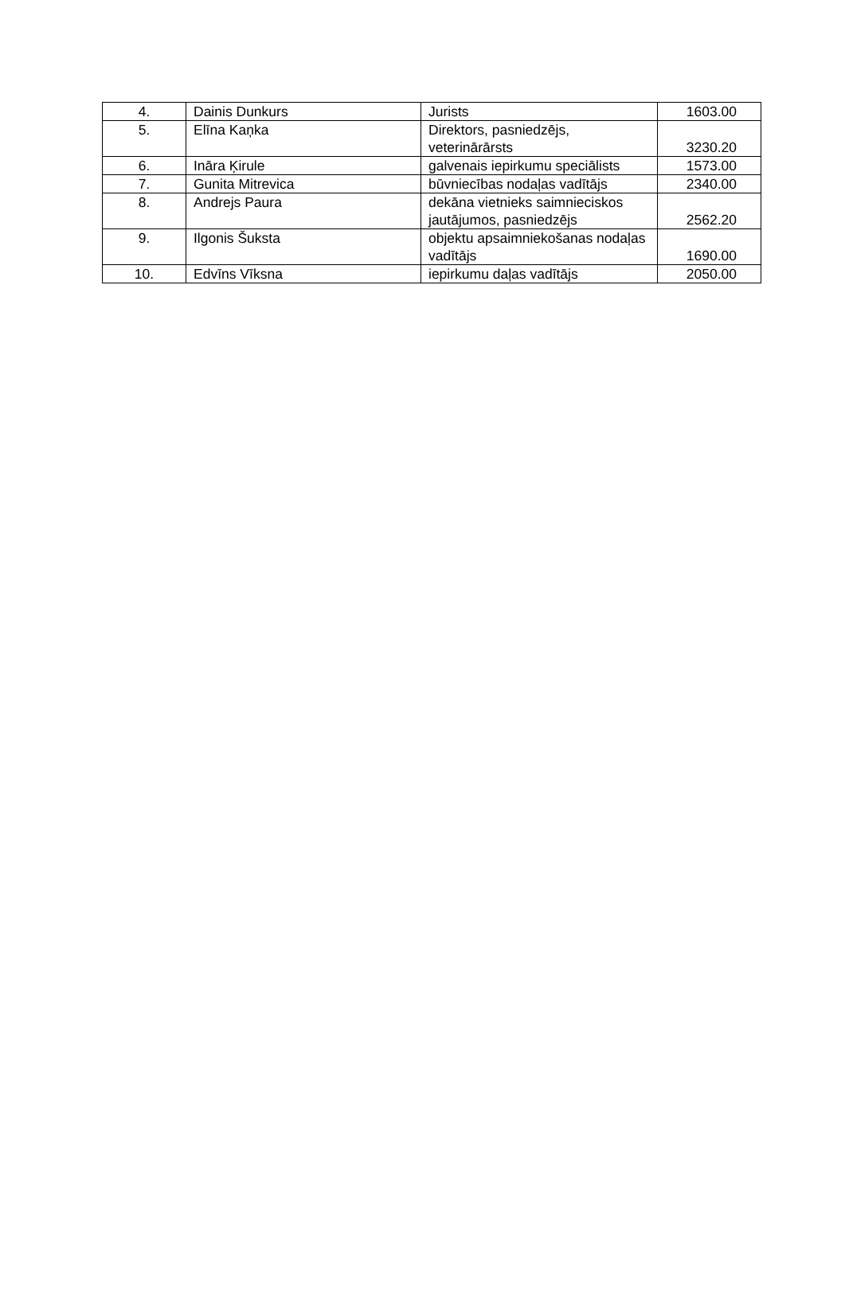| 4. | Dainis Dunkurs | Jurists | 1603.00 |
| 5. | Elīna Kaņka | Direktors, pasniedzējs, veterinārārsts | 3230.20 |
| 6. | Ināra Ķirule | galvenais iepirkumu speciālists | 1573.00 |
| 7. | Gunita Mitrevica | būvniecības nodaļas vadītājs | 2340.00 |
| 8. | Andrejs Paura | dekāna vietnieks saimnieciskos jautājumos, pasniedzējs | 2562.20 |
| 9. | Ilgonis Šuksta | objektu apsaimniekošanas nodaļas vadītājs | 1690.00 |
| 10. | Edvīns Vīksna | iepirkumu daļas vadītājs | 2050.00 |